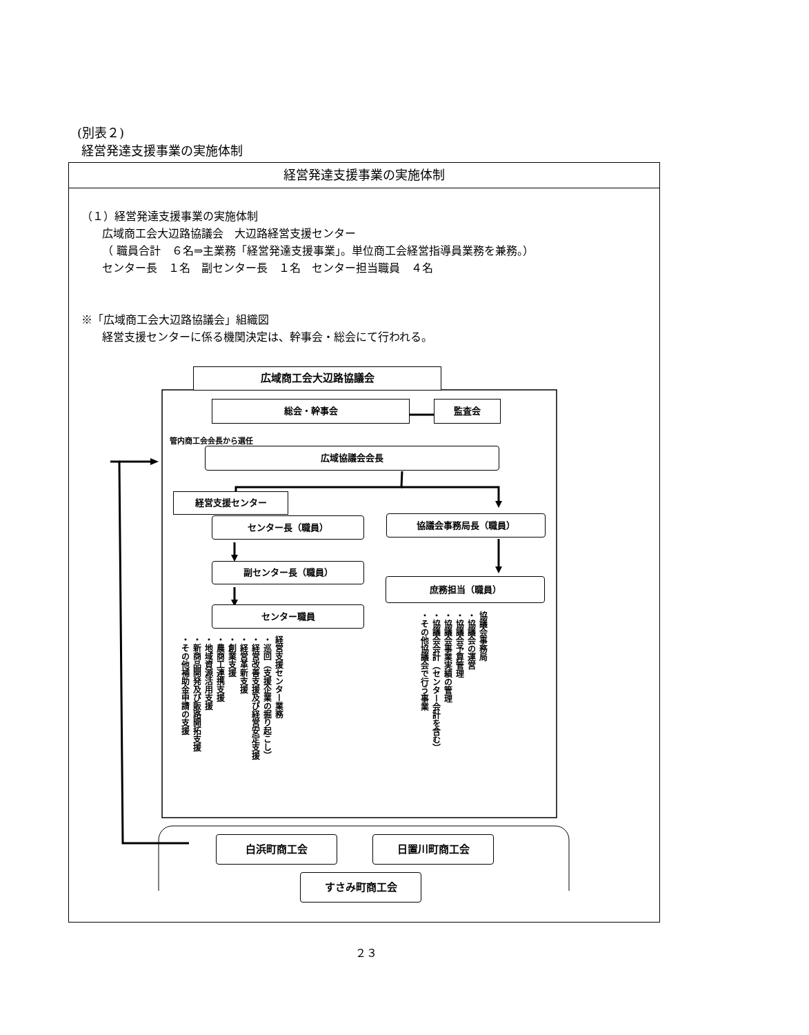(別表２)
経営発達支援事業の実施体制
経営発達支援事業の実施体制
（１）経営発達支援事業の実施体制
広域商工会大辺路協議会　大辺路経営支援センター
（ 職員合計　６名⇒主業務「経営発達支援事業」。単位商工会経営指導員業務を兼務。）
センター長　１名　副センター長　１名　センター担当職員　４名
※「広域商工会大辺路協議会」組織図
経営支援センターに係る機関決定は、幹事会・総会にて行われる。
広域商工会大辺路協議会
総会・幹事会 監査会
管内商工会会長から選任
広域協議会会長
経営支援センター
センター長（職員） 協議会事務局長（職員）
副センター長（職員）
庶務担当（職員）
センター職員
経営支援センター業務
・巡回（支援企業の掘り起こし）
・経営改善支援及び経営安定支援
・経営革新支援
・創業支援
・農商工連携支援
・地域資源活用支援
・新商品開発及び販路開拓支援
・その他補助金申請の支援
協議会事務局
・協議会の運営
・協議会予算管理
・協議会事業実績の管理
・協議会会計（センター会計を含む）
・その他協議会で行う事業
白浜町商工会 日置川町商工会
すさみ町商工会
２３